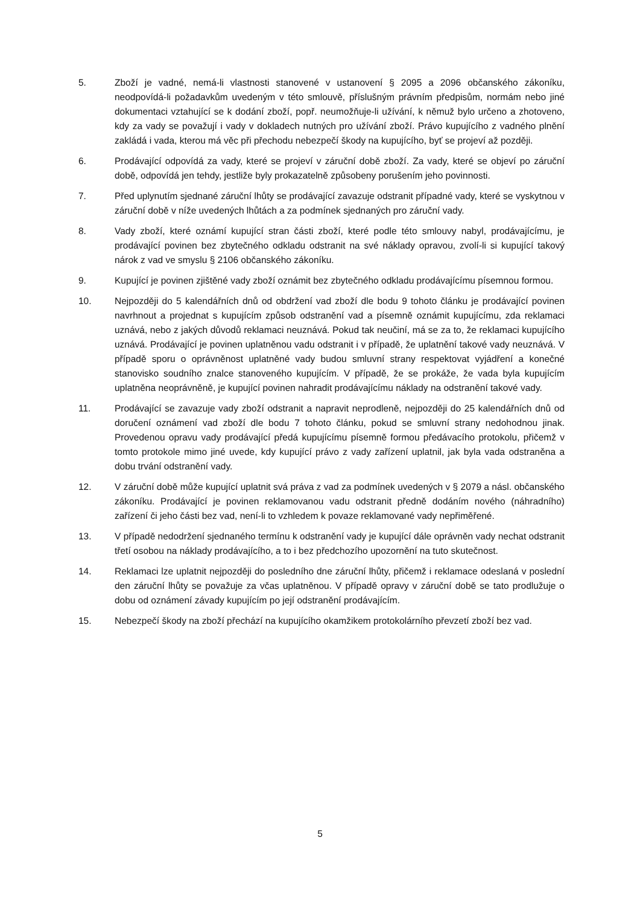5. Zboží je vadné, nemá-li vlastnosti stanovené v ustanovení § 2095 a 2096 občanského zákoníku, neodpovídá-li požadavkům uvedeným v této smlouvě, příslušným právním předpisům, normám nebo jiné dokumentaci vztahující se k dodání zboží, popř. neumožňuje-li užívání, k němuž bylo určeno a zhotoveno, kdy za vady se považují i vady v dokladech nutných pro užívání zboží. Právo kupujícího z vadného plnění zakládá i vada, kterou má věc při přechodu nebezpečí škody na kupujícího, byť se projeví až později.
6. Prodávající odpovídá za vady, které se projeví v záruční době zboží. Za vady, které se objeví po záruční době, odpovídá jen tehdy, jestliže byly prokazatelně způsobeny porušením jeho povinnosti.
7. Před uplynutím sjednané záruční lhůty se prodávající zavazuje odstranit případné vady, které se vyskytnou v záruční době v níže uvedených lhůtách a za podmínek sjednaných pro záruční vady.
8. Vady zboží, které oznámí kupující stran části zboží, které podle této smlouvy nabyl, prodávajícímu, je prodávající povinen bez zbytečného odkladu odstranit na své náklady opravou, zvolí-li si kupující takový nárok z vad ve smyslu § 2106 občanského zákoníku.
9. Kupující je povinen zjištěné vady zboží oznámit bez zbytečného odkladu prodávajícímu písemnou formou.
10. Nejpozději do 5 kalendářních dnů od obdržení vad zboží dle bodu 9 tohoto článku je prodávající povinen navrhnout a projednat s kupujícím způsob odstranění vad a písemně oznámit kupujícímu, zda reklamaci uznává, nebo z jakých důvodů reklamaci neuznává. Pokud tak neučiní, má se za to, že reklamaci kupujícího uznává. Prodávající je povinen uplatněnou vadu odstranit i v případě, že uplatnění takové vady neuznává. V případě sporu o oprávněnost uplatněné vady budou smluvní strany respektovat vyjádření a konečné stanovisko soudního znalce stanoveného kupujícím. V případě, že se prokáže, že vada byla kupujícím uplatněna neoprávněně, je kupující povinen nahradit prodávajícímu náklady na odstranění takové vady.
11. Prodávající se zavazuje vady zboží odstranit a napravit neprodleně, nejpozději do 25 kalendářních dnů od doručení oznámení vad zboží dle bodu 7 tohoto článku, pokud se smluvní strany nedohodnou jinak. Provedenou opravu vady prodávající předá kupujícímu písemně formou předávacího protokolu, přičemž v tomto protokole mimo jiné uvede, kdy kupující právo z vady zařízení uplatnil, jak byla vada odstraněna a dobu trvání odstranění vady.
12. V záruční době může kupující uplatnit svá práva z vad za podmínek uvedených v § 2079 a násl. občanského zákoníku. Prodávající je povinen reklamovanou vadu odstranit předně dodáním nového (náhradního) zařízení či jeho části bez vad, není-li to vzhledem k povaze reklamované vady nepřiměřené.
13. V případě nedodržení sjednaného termínu k odstranění vady je kupující dále oprávněn vady nechat odstranit třetí osobou na náklady prodávajícího, a to i bez předchozího upozornění na tuto skutečnost.
14. Reklamaci lze uplatnit nejpozději do posledního dne záruční lhůty, přičemž i reklamace odeslaná v poslední den záruční lhůty se považuje za včas uplatněnou. V případě opravy v záruční době se tato prodlužuje o dobu od oznámení závady kupujícím po její odstranění prodávajícím.
15. Nebezpečí škody na zboží přechází na kupujícího okamžikem protokolárního převzetí zboží bez vad.
5